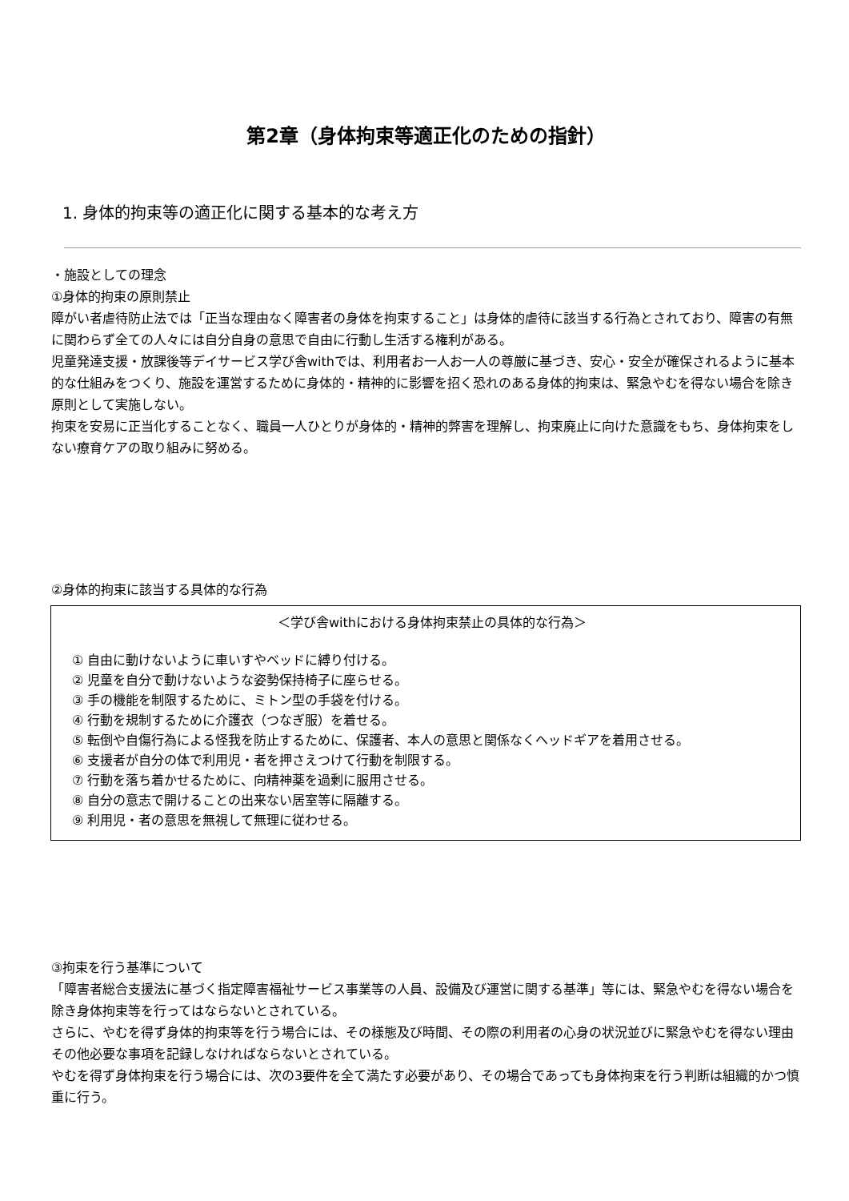第2章（身体拘束等適正化のための指針）
1. 身体的拘束等の適正化に関する基本的な考え方
・施設としての理念
①身体的拘束の原則禁止
障がい者虐待防止法では「正当な理由なく障害者の身体を拘束すること」は身体的虐待に該当する行為とされており、障害の有無に関わらず全ての人々には自分自身の意思で自由に行動し生活する権利がある。
児童発達支援・放課後等デイサービス学び舎withでは、利用者お一人お一人の尊厳に基づき、安心・安全が確保されるように基本的な仕組みをつくり、施設を運営するために身体的・精神的に影響を招く恐れのある身体的拘束は、緊急やむを得ない場合を除き原則として実施しない。
拘束を安易に正当化することなく、職員一人ひとりが身体的・精神的弊害を理解し、拘束廃止に向けた意識をもち、身体拘束をしない療育ケアの取り組みに努める。
②身体的拘束に該当する具体的な行為
＜学び舎withにおける身体拘束禁止の具体的な行為＞
① 自由に動けないように車いすやベッドに縛り付ける。
② 児童を自分で動けないような姿勢保持椅子に座らせる。
③ 手の機能を制限するために、ミトン型の手袋を付ける。
④ 行動を規制するために介護衣（つなぎ服）を着せる。
⑤ 転倒や自傷行為による怪我を防止するために、保護者、本人の意思と関係なくヘッドギアを着用させる。
⑥ 支援者が自分の体で利用児・者を押さえつけて行動を制限する。
⑦ 行動を落ち着かせるために、向精神薬を過剰に服用させる。
⑧ 自分の意志で開けることの出来ない居室等に隔離する。
⑨ 利用児・者の意思を無視して無理に従わせる。
③拘束を行う基準について
「障害者総合支援法に基づく指定障害福祉サービス事業等の人員、設備及び運営に関する基準」等には、緊急やむを得ない場合を除き身体拘束等を行ってはならないとされている。
さらに、やむを得ず身体的拘束等を行う場合には、その様態及び時間、その際の利用者の心身の状況並びに緊急やむを得ない理由その他必要な事項を記録しなければならないとされている。
やむを得ず身体拘束を行う場合には、次の3要件を全て満たす必要があり、その場合であっても身体拘束を行う判断は組織的かつ慎重に行う。